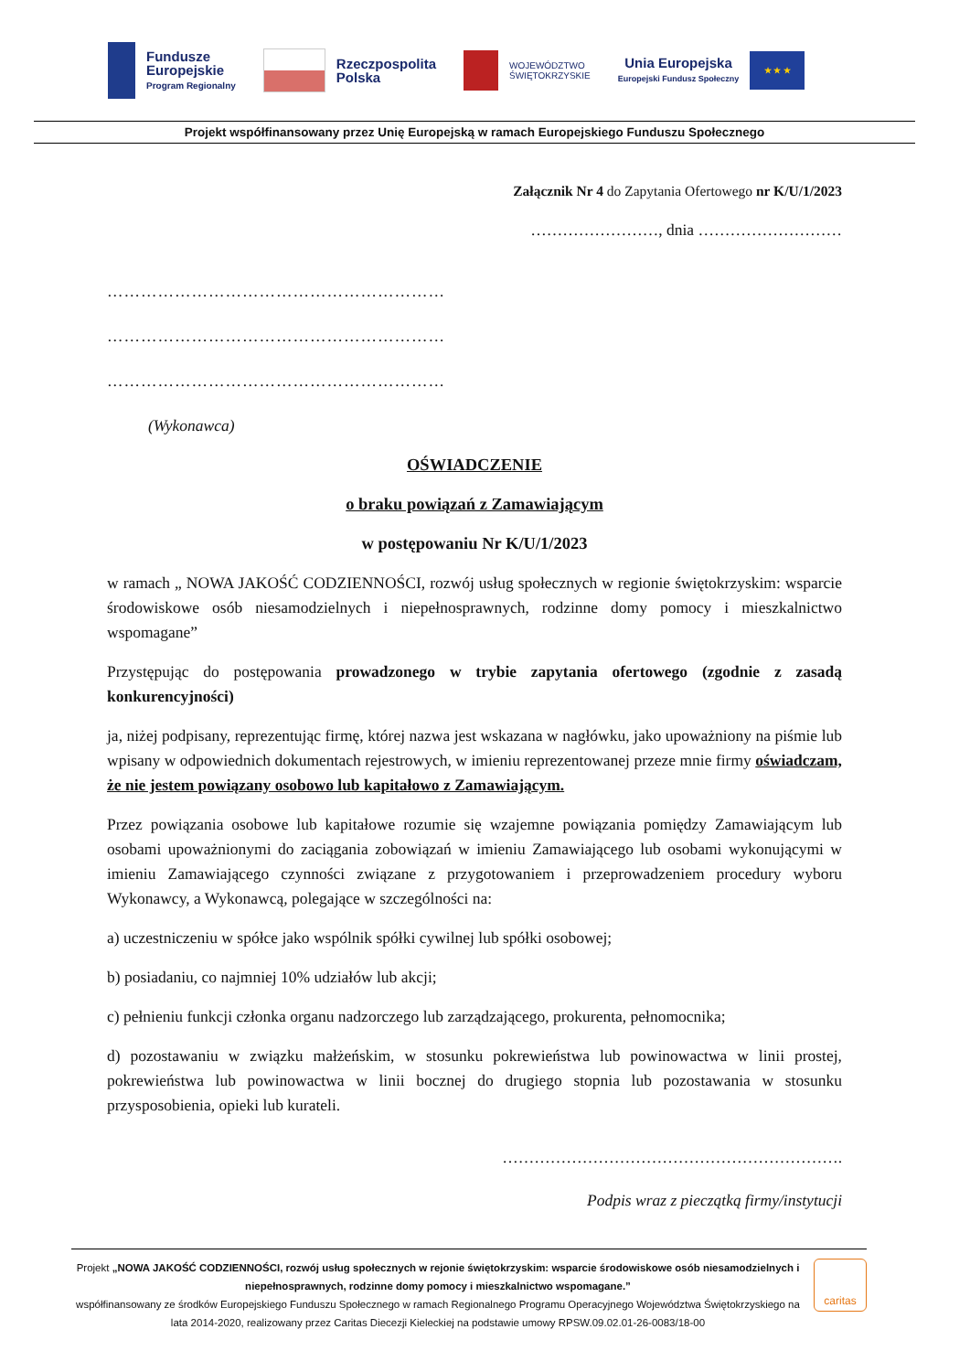Fundusze
Europejskie
Program Regionalny
Rzeczpospolita
Polska
WOJEWÓDZTWO
ŚWIĘTOKRZYSKIE
Unia Europejska
Europejski Fundusz Społeczny
★ ★ ★
Projekt współfinansowany przez Unię Europejską w ramach Europejskiego Funduszu Społecznego
Załącznik Nr 4 do Zapytania Ofertowego nr K/U/1/2023
……………………, dnia ………………………
……………………………………………………
……………………………………………………
……………………………………………………
(Wykonawca)
OŚWIADCZENIE
o braku powiązań z Zamawiającym
w postępowaniu Nr K/U/1/2023
w ramach „ NOWA JAKOŚĆ CODZIENNOŚCI, rozwój usług społecznych w regionie świętokrzyskim: wsparcie środowiskowe osób niesamodzielnych i niepełnosprawnych, rodzinne domy pomocy i mieszkalnictwo wspomagane”
Przystępując do postępowania prowadzonego w trybie zapytania ofertowego (zgodnie z zasadą konkurencyjności)
ja, niżej podpisany, reprezentując firmę, której nazwa jest wskazana w nagłówku, jako upoważniony na piśmie lub wpisany w odpowiednich dokumentach rejestrowych, w imieniu reprezentowanej przeze mnie firmy oświadczam, że nie jestem powiązany osobowo lub kapitałowo z Zamawiającym.
Przez powiązania osobowe lub kapitałowe rozumie się wzajemne powiązania pomiędzy Zamawiającym lub osobami upoważnionymi do zaciągania zobowiązań w imieniu Zamawiającego lub osobami wykonującymi w imieniu Zamawiającego czynności związane z przygotowaniem i przeprowadzeniem procedury wyboru Wykonawcy, a Wykonawcą, polegające w szczególności na:
a) uczestniczeniu w spółce jako wspólnik spółki cywilnej lub spółki osobowej;
b) posiadaniu, co najmniej 10% udziałów lub akcji;
c) pełnieniu funkcji członka organu nadzorczego lub zarządzającego, prokurenta, pełnomocnika;
d) pozostawaniu w związku małżeńskim, w stosunku pokrewieństwa lub powinowactwa w linii prostej, pokrewieństwa lub powinowactwa w linii bocznej do drugiego stopnia lub pozostawania w stosunku przysposobienia, opieki lub kurateli.
……………………………………………………….
Podpis wraz z pieczątką firmy/instytucji
Projekt „NOWA JAKOŚĆ CODZIENNOŚCI, rozwój usług społecznych w rejonie świętokrzyskim: wsparcie środowiskowe osób niesamodzielnych i niepełnosprawnych, rodzinne domy pomocy i mieszkalnictwo wspomagane.”
współfinansowany ze środków Europejskiego Funduszu Społecznego w ramach Regionalnego Programu Operacyjnego Województwa Świętokrzyskiego na lata 2014-2020, realizowany przez Caritas Diecezji Kieleckiej na podstawie umowy RPSW.09.02.01-26-0083/18-00
caritas